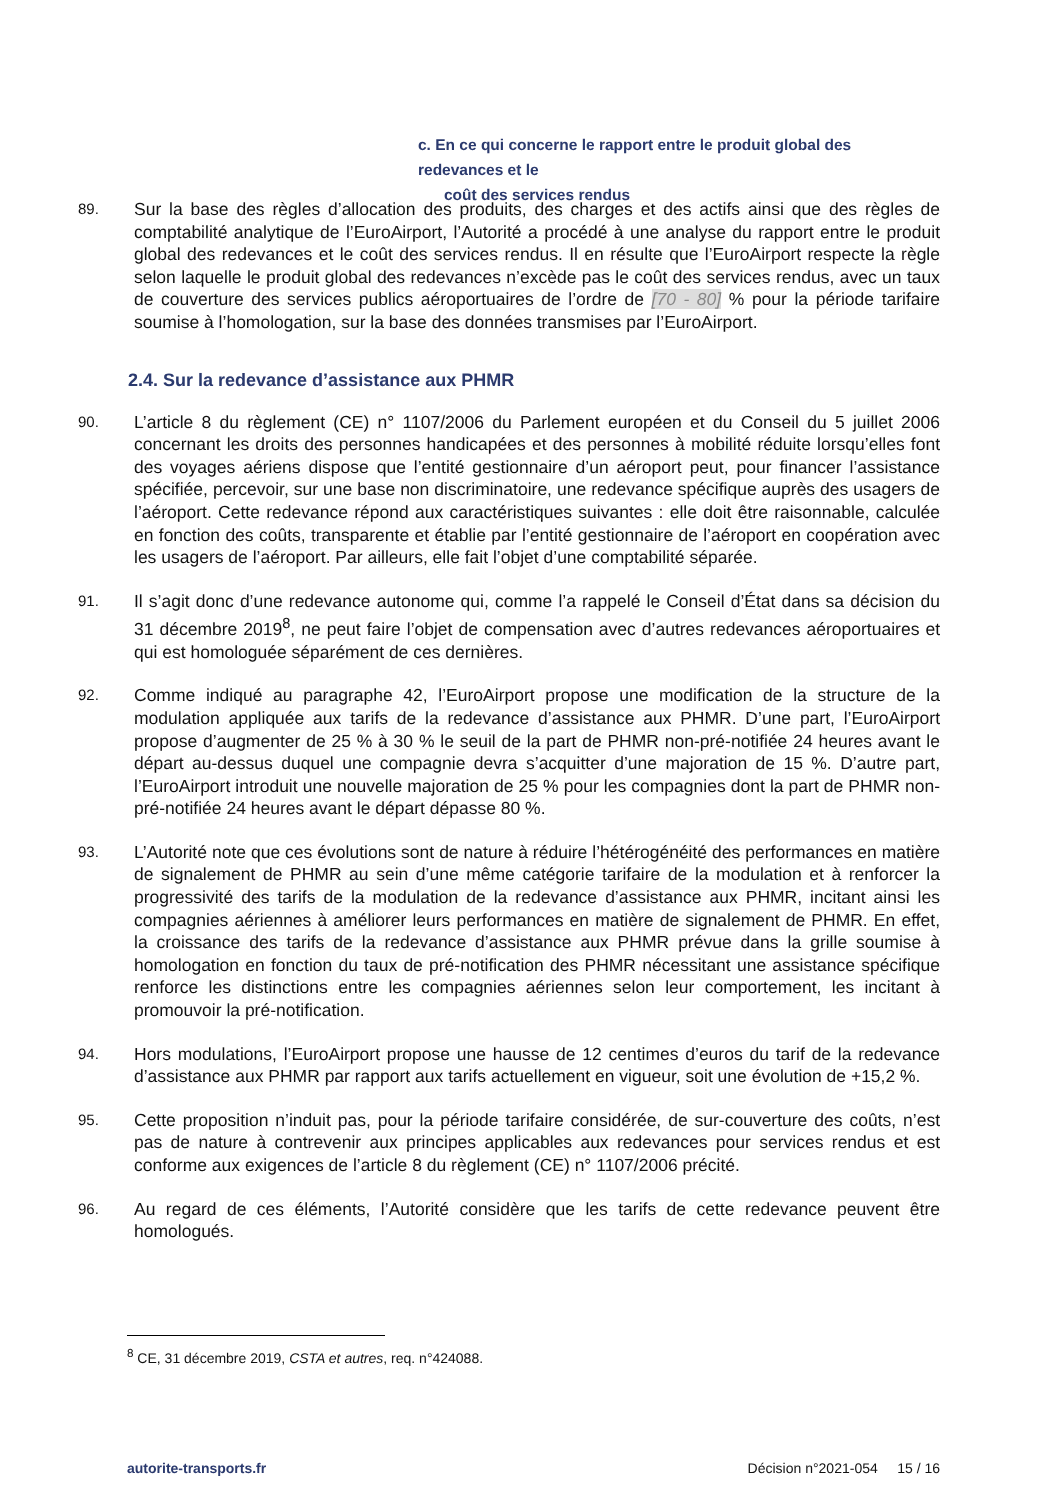c. En ce qui concerne le rapport entre le produit global des redevances et le
coût des services rendus
89.
Sur la base des règles d’allocation des produits, des charges et des actifs ainsi que des règles de comptabilité analytique de l’EuroAirport, l’Autorité a procédé à une analyse du rapport entre le produit global des redevances et le coût des services rendus. Il en résulte que l’EuroAirport respecte la règle selon laquelle le produit global des redevances n’excède pas le coût des services rendus, avec un taux de couverture des services publics aéroportuaires de l’ordre de [70 - 80] % pour la période tarifaire soumise à l’homologation, sur la base des données transmises par l’EuroAirport.
2.4. Sur la redevance d’assistance aux PHMR
90.
L’article 8 du règlement (CE) n° 1107/2006 du Parlement européen et du Conseil du 5 juillet 2006 concernant les droits des personnes handicapées et des personnes à mobilité réduite lorsqu’elles font des voyages aériens dispose que l’entité gestionnaire d’un aéroport peut, pour financer l’assistance spécifiée, percevoir, sur une base non discriminatoire, une redevance spécifique auprès des usagers de l’aéroport. Cette redevance répond aux caractéristiques suivantes : elle doit être raisonnable, calculée en fonction des coûts, transparente et établie par l’entité gestionnaire de l’aéroport en coopération avec les usagers de l’aéroport. Par ailleurs, elle fait l’objet d’une comptabilité séparée.
91.
Il s’agit donc d’une redevance autonome qui, comme l’a rappelé le Conseil d’État dans sa décision du 31 décembre 2019<sup>8</sup>, ne peut faire l’objet de compensation avec d’autres redevances aéroportuaires et qui est homologuée séparément de ces dernières.
92.
Comme indiqué au paragraphe 42, l’EuroAirport propose une modification de la structure de la modulation appliquée aux tarifs de la redevance d’assistance aux PHMR. D’une part, l’EuroAirport propose d’augmenter de 25 % à 30 % le seuil de la part de PHMR non-pré-notifiée 24 heures avant le départ au-dessus duquel une compagnie devra s’acquitter d’une majoration de 15 %. D’autre part, l’EuroAirport introduit une nouvelle majoration de 25 % pour les compagnies dont la part de PHMR non-pré-notifiée 24 heures avant le départ dépasse 80 %.
93.
L’Autorité note que ces évolutions sont de nature à réduire l’hétérogénéité des performances en matière de signalement de PHMR au sein d’une même catégorie tarifaire de la modulation et à renforcer la progressivité des tarifs de la modulation de la redevance d’assistance aux PHMR, incitant ainsi les compagnies aériennes à améliorer leurs performances en matière de signalement de PHMR. En effet, la croissance des tarifs de la redevance d’assistance aux PHMR prévue dans la grille soumise à homologation en fonction du taux de pré-notification des PHMR nécessitant une assistance spécifique renforce les distinctions entre les compagnies aériennes selon leur comportement, les incitant à promouvoir la pré-notification.
94.
Hors modulations, l’EuroAirport propose une hausse de 12 centimes d’euros du tarif de la redevance d’assistance aux PHMR par rapport aux tarifs actuellement en vigueur, soit une évolution de +15,2 %.
95.
Cette proposition n’induit pas, pour la période tarifaire considérée, de sur-couverture des coûts, n’est pas de nature à contrevenir aux principes applicables aux redevances pour services rendus et est conforme aux exigences de l’article 8 du règlement (CE) n° 1107/2006 précité.
96.
Au regard de ces éléments, l’Autorité considère que les tarifs de cette redevance peuvent être homologués.
<sup>8</sup> CE, 31 décembre 2019, CSTA et autres, req. n°424088.
autorite-transports.fr Décision n°2021-054 15 / 16